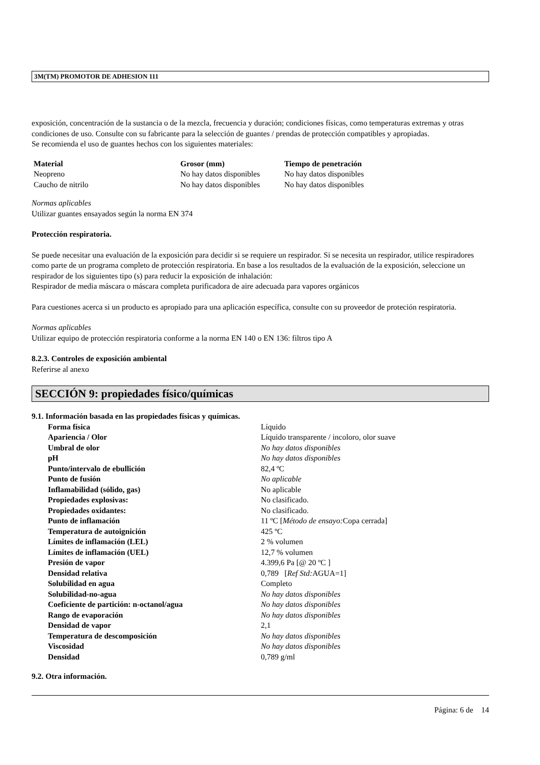3M(TM) PROMOTOR DE ADHESION 111
exposición, concentración de la sustancia o de la mezcla, frecuencia y duración; condiciones físicas, como temperaturas extremas y otras condiciones de uso. Consulte con su fabricante para la selección de guantes / prendas de protección compatibles y apropiadas.
Se recomienda el uso de guantes hechos con los siguientes materiales:
| Material | Grosor (mm) | Tiempo de penetración |
| --- | --- | --- |
| Neopreno | No hay datos disponibles | No hay datos disponibles |
| Caucho de nitrilo | No hay datos disponibles | No hay datos disponibles |
Normas aplicables
Utilizar guantes ensayados según la norma EN 374
Protección respiratoria.
Se puede necesitar una evaluación de la exposición para decidir si se requiere un respirador. Si se necesita un respirador, utilice respiradores como parte de un programa completo de protección respiratoria. En base a los resultados de la evaluación de la exposición, seleccione un respirador de los siguientes tipo (s) para reducir la exposición de inhalación:
Respirador de media máscara o máscara completa purificadora de aire adecuada para vapores orgánicos
Para cuestiones acerca si un producto es apropiado para una aplicación específica, consulte con su proveedor de proteción respiratoria.
Normas aplicables
Utilizar equipo de protección respiratoria conforme a la norma EN 140 o EN 136: filtros tipo A
8.2.3. Controles de exposición ambiental
Referirse al anexo
SECCIÓN 9: propiedades físico/químicas
9.1. Información basada en las propiedades físicas y químicas.
| Forma física | Líquido |
| Apariencia / Olor | Líquido transparente / incoloro, olor suave |
| Umbral de olor | No hay datos disponibles |
| pH | No hay datos disponibles |
| Punto/intervalo de ebullición | 82,4 ºC |
| Punto de fusión | No aplicable |
| Inflamabilidad (sólido, gas) | No aplicable |
| Propiedades explosivas: | No clasificado. |
| Propiedades oxidantes: | No clasificado. |
| Punto de inflamación | 11 ºC [ Método de ensayo: Copa cerrada] |
| Temperatura de autoignición | 425 ºC |
| Límites de inflamación (LEL) | 2 % volumen |
| Límites de inflamación (UEL) | 12,7 % volumen |
| Presión de vapor | 4.399,6 Pa [@ 20 ºC ] |
| Densidad relativa | 0,789 [ Ref Std: AGUA=1] |
| Solubilidad en agua | Completo |
| Solubilidad-no-agua | No hay datos disponibles |
| Coeficiente de partición: n-octanol/agua | No hay datos disponibles |
| Rango de evaporación | No hay datos disponibles |
| Densidad de vapor | 2,1 |
| Temperatura de descomposición | No hay datos disponibles |
| Viscosidad | No hay datos disponibles |
| Densidad | 0,789 g/ml |
9.2. Otra información.
Página: 6 de 14